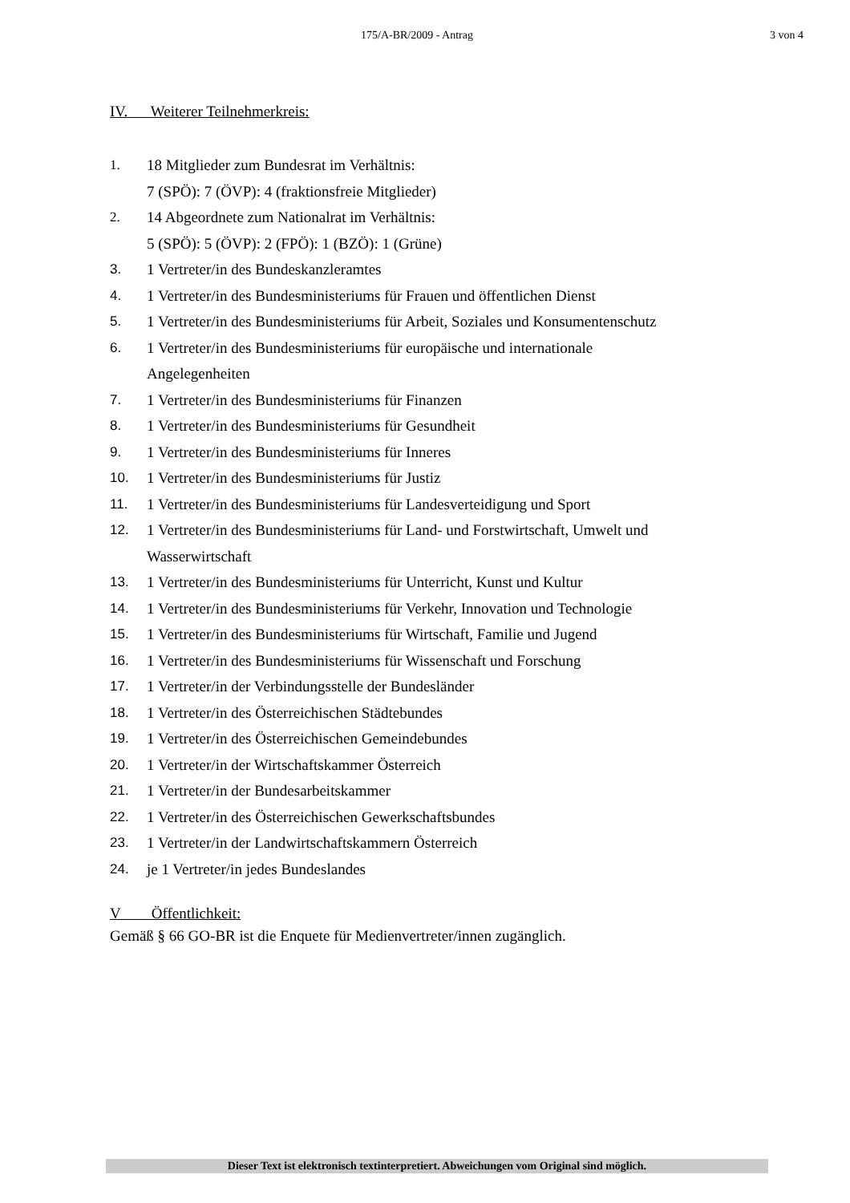175/A-BR/2009 - Antrag 3 von 4
IV. Weiterer Teilnehmerkreis:
1. 18 Mitglieder zum Bundesrat im Verhältnis:
7 (SPÖ): 7 (ÖVP): 4 (fraktionsfreie Mitglieder)
2. 14 Abgeordnete zum Nationalrat im Verhältnis:
5 (SPÖ): 5 (ÖVP): 2 (FPÖ): 1 (BZÖ): 1 (Grüne)
3. 1 Vertreter/in des Bundeskanzleramtes
4. 1 Vertreter/in des Bundesministeriums für Frauen und öffentlichen Dienst
5. 1 Vertreter/in des Bundesministeriums für Arbeit, Soziales und Konsumentenschutz
6. 1 Vertreter/in des Bundesministeriums für europäische und internationale
Angelegenheiten
7. 1 Vertreter/in des Bundesministeriums für Finanzen
8. 1 Vertreter/in des Bundesministeriums für Gesundheit
9. 1 Vertreter/in des Bundesministeriums für Inneres
10. 1 Vertreter/in des Bundesministeriums für Justiz
11. 1 Vertreter/in des Bundesministeriums für Landesverteidigung und Sport
12. 1 Vertreter/in des Bundesministeriums für Land- und Forstwirtschaft, Umwelt und
Wasserwirtschaft
13. 1 Vertreter/in des Bundesministeriums für Unterricht, Kunst und Kultur
14. 1 Vertreter/in des Bundesministeriums für Verkehr, Innovation und Technologie
15. 1 Vertreter/in des Bundesministeriums für Wirtschaft, Familie und Jugend
16. 1 Vertreter/in des Bundesministeriums für Wissenschaft und Forschung
17. 1 Vertreter/in der Verbindungsstelle der Bundesländer
18. 1 Vertreter/in des Österreichischen Städtebundes
19. 1 Vertreter/in des Österreichischen Gemeindebundes
20. 1 Vertreter/in der Wirtschaftskammer Österreich
21. 1 Vertreter/in der Bundesarbeitskammer
22. 1 Vertreter/in des Österreichischen Gewerkschaftsbundes
23. 1 Vertreter/in der Landwirtschaftskammern Österreich
24. je 1 Vertreter/in jedes Bundeslandes
V Öffentlichkeit:
Gemäß § 66 GO-BR ist die Enquete für Medienvertreter/innen zugänglich.
Dieser Text ist elektronisch textinterpretiert. Abweichungen vom Original sind möglich.